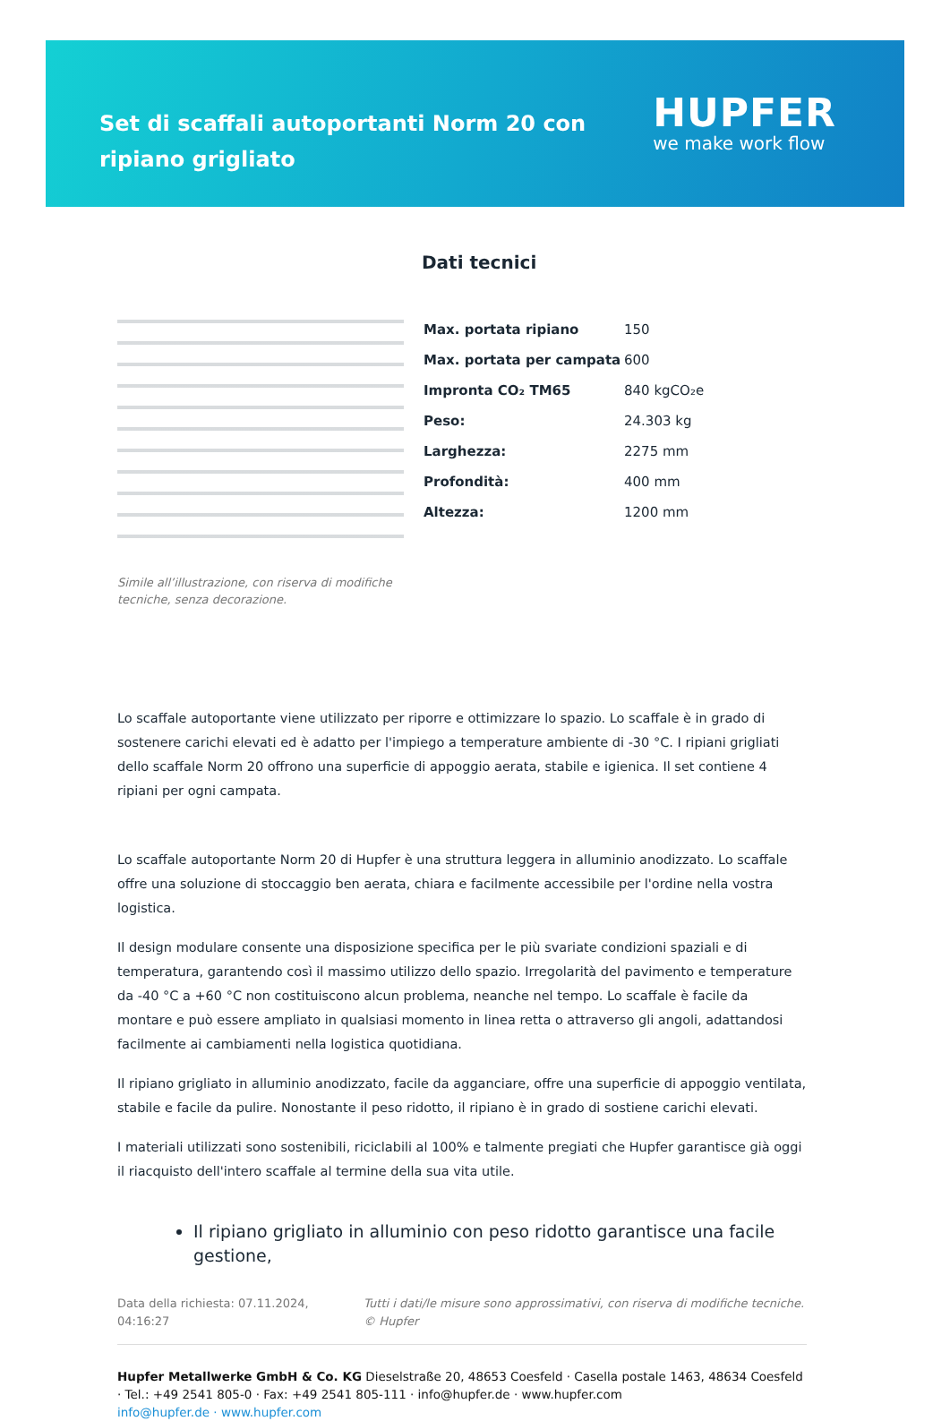Set di scaffali autoportanti Norm 20 con ripiano grigliato
HUPFER
we make work flow
Simile all’illustrazione, con riserva di modifiche tecniche, senza decorazione.
Dati tecnici
| Max. portata ripiano | 150 |
| Max. portata per campata | 600 |
| Impronta CO₂ TM65 | 840 kgCO₂e |
| Peso: | 24.303 kg |
| Larghezza: | 2275 mm |
| Profondità: | 400 mm |
| Altezza: | 1200 mm |
Lo scaffale autoportante viene utilizzato per riporre e ottimizzare lo spazio. Lo scaffale è in grado di sostenere carichi elevati ed è adatto per l'impiego a temperature ambiente di -30 °C. I ripiani grigliati dello scaffale Norm 20 offrono una superficie di appoggio aerata, stabile e igienica. Il set contiene 4 ripiani per ogni campata.
Lo scaffale autoportante Norm 20 di Hupfer è una struttura leggera in alluminio anodizzato. Lo scaffale offre una soluzione di stoccaggio ben aerata, chiara e facilmente accessibile per l'ordine nella vostra logistica.
Il design modulare consente una disposizione specifica per le più svariate condizioni spaziali e di temperatura, garantendo così il massimo utilizzo dello spazio. Irregolarità del pavimento e temperature da -40 °C a +60 °C non costituiscono alcun problema, neanche nel tempo. Lo scaffale è facile da montare e può essere ampliato in qualsiasi momento in linea retta o attraverso gli angoli, adattandosi facilmente ai cambiamenti nella logistica quotidiana.
Il ripiano grigliato in alluminio anodizzato, facile da agganciare, offre una superficie di appoggio ventilata, stabile e facile da pulire. Nonostante il peso ridotto, il ripiano è in grado di sostiene carichi elevati.
I materiali utilizzati sono sostenibili, riciclabili al 100% e talmente pregiati che Hupfer garantisce già oggi il riacquisto dell'intero scaffale al termine della sua vita utile.
Il ripiano grigliato in alluminio con peso ridotto garantisce una facile gestione,
Data della richiesta: 07.11.2024, 04:16:27 Tutti i dati/le misure sono approssimativi, con riserva di modifiche tecniche. © Hupfer
Hupfer Metallwerke GmbH & Co. KG Dieselstraße 20, 48653 Coesfeld · Casella postale 1463, 48634 Coesfeld · Tel.: +49 2541 805-0 · Fax: +49 2541 805-111 · info@hupfer.de · www.hupfer.com
info@hupfer.de · www.hupfer.com